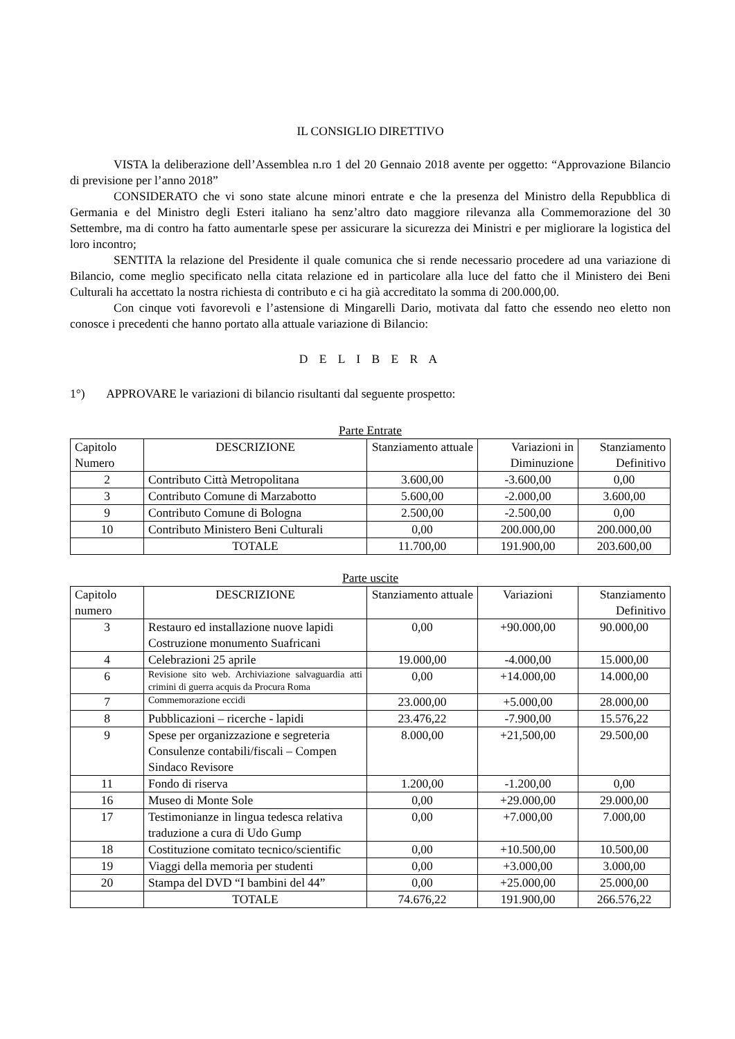IL CONSIGLIO DIRETTIVO
VISTA la deliberazione dell’Assemblea n.ro 1 del 20 Gennaio 2018 avente per oggetto: “Approvazione Bilancio di previsione per l’anno 2018”
CONSIDERATO che vi sono state alcune minori entrate e che la presenza del Ministro della Repubblica di Germania e del Ministro degli Esteri italiano ha senz’altro dato maggiore rilevanza alla Commemorazione del 30 Settembre, ma di contro ha fatto aumentarle spese per assicurare la sicurezza dei Ministri e per migliorare la logistica del loro incontro;
SENTITA la relazione del Presidente il quale comunica che si rende necessario procedere ad una variazione di Bilancio, come meglio specificato nella citata relazione ed in particolare alla luce del fatto che il Ministero dei Beni Culturali ha accettato la nostra richiesta di contributo e ci ha già accreditato la somma di 200.000,00.
Con cinque voti favorevoli e l’astensione di Mingarelli Dario, motivata dal fatto che essendo neo eletto non conosce i precedenti che hanno portato alla attuale variazione di Bilancio:
D E L I B E R A
1°) APPROVARE le variazioni di bilancio risultanti dal seguente prospetto:
Parte Entrate
| Capitolo Numero | DESCRIZIONE | Stanziamento attuale | Variazioni in Diminuzione | Stanziamento Definitivo |
| --- | --- | --- | --- | --- |
| 2 | Contributo Città Metropolitana | 3.600,00 | -3.600,00 | 0,00 |
| 3 | Contributo Comune di Marzabotto | 5.600,00 | -2.000,00 | 3.600,00 |
| 9 | Contributo Comune di Bologna | 2.500,00 | -2.500,00 | 0,00 |
| 10 | Contributo Ministero Beni Culturali | 0,00 | 200.000,00 | 200.000,00 |
| | TOTALE | 11.700,00 | 191.900,00 | 203.600,00 |
Parte uscite
| Capitolo numero | DESCRIZIONE | Stanziamento attuale | Variazioni | Stanziamento Definitivo |
| --- | --- | --- | --- | --- |
| 3 | Restauro ed installazione nuove lapidi Costruzione monumento Suafricani | 0,00 | +90.000,00 | 90.000,00 |
| 4 | Celebrazioni 25 aprile | 19.000,00 | -4.000,00 | 15.000,00 |
| 6 | Revisione sito web. Archiviazione salvaguardia atti crimini di guerra acquis da Procura Roma | 0,00 | +14.000,00 | 14.000,00 |
| 7 | Commemorazione eccidi | 23.000,00 | +5.000,00 | 28.000,00 |
| 8 | Pubblicazioni – ricerche - lapidi | 23.476,22 | -7.900,00 | 15.576,22 |
| 9 | Spese per organizzazione e segreteria Consulenze contabili/fiscali – Compen Sindaco Revisore | 8.000,00 | +21,500,00 | 29.500,00 |
| 11 | Fondo di riserva | 1.200,00 | -1.200,00 | 0,00 |
| 16 | Museo di Monte Sole | 0,00 | +29.000,00 | 29.000,00 |
| 17 | Testimonianze in lingua tedesca relativa traduzione a cura di Udo Gump | 0,00 | +7.000,00 | 7.000,00 |
| 18 | Costituzione comitato tecnico/scientific | 0,00 | +10.500,00 | 10.500,00 |
| 19 | Viaggi della memoria per studenti | 0,00 | +3.000,00 | 3.000,00 |
| 20 | Stampa del DVD “I bambini del 44” | 0,00 | +25.000,00 | 25.000,00 |
| | TOTALE | 74.676,22 | 191.900,00 | 266.576,22 |